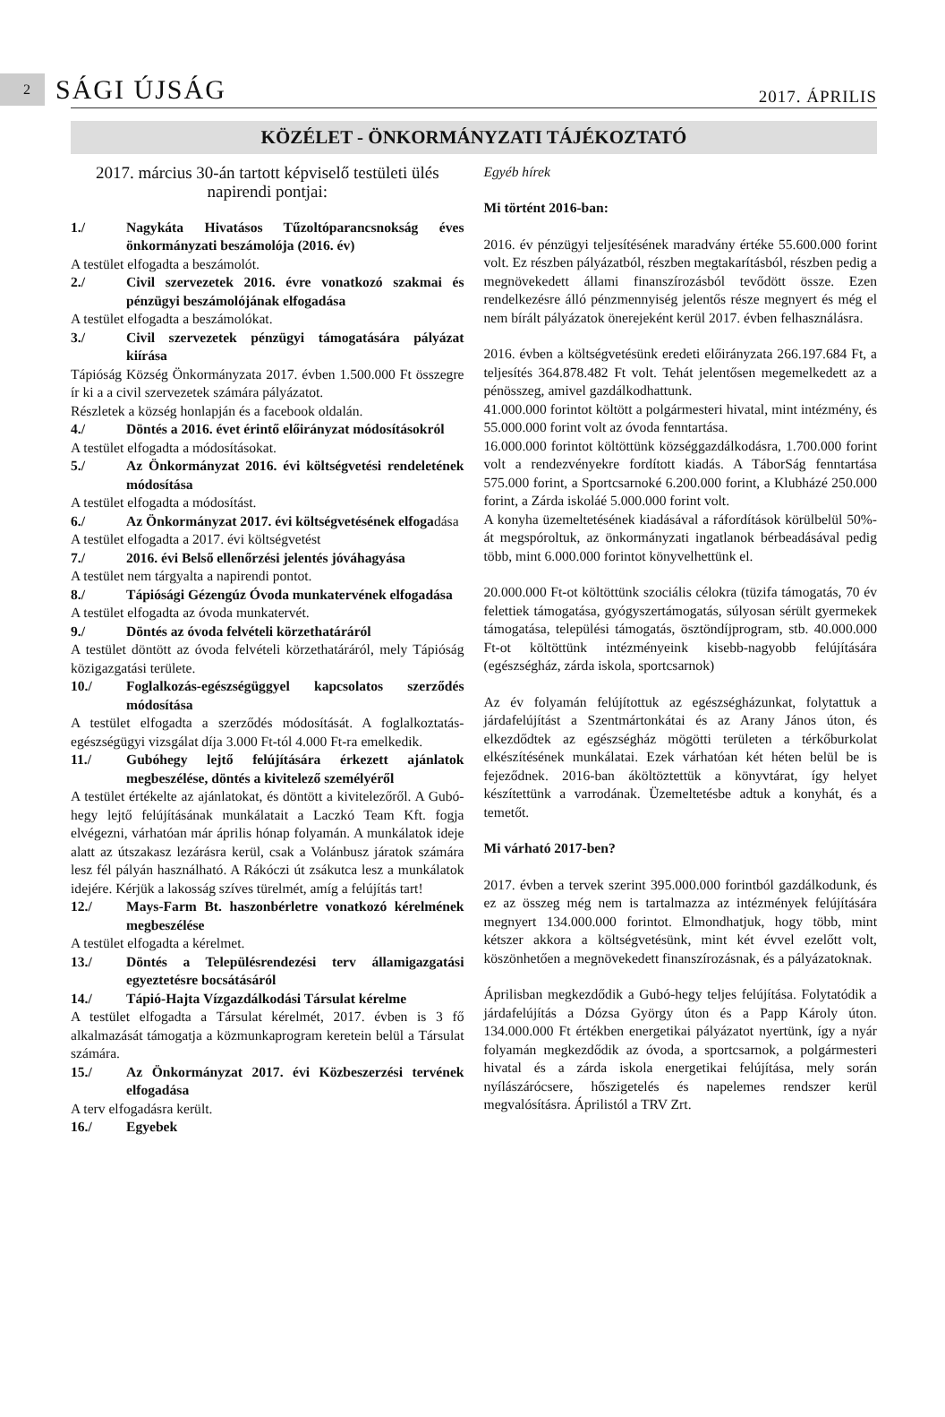2
SÁGI ÚJSÁG
2017. ÁPRILIS
KÖZÉLET - ÖNKORMÁNYZATI TÁJÉKOZTATÓ
2017. március 30-án tartott képviselő testületi ülés napirendi pontjai:
1./ Nagykáta Hivatásos Tűzoltóparancsnokság éves önkormányzati beszámolója (2016. év)
A testület elfogadta a beszámolót.
2./ Civil szervezetek 2016. évre vonatkozó szakmai és pénzügyi beszámolójának elfogadása
A testület elfogadta a beszámolókat.
3./ Civil szervezetek pénzügyi támogatására pályázat kiírása
Tápióság Község Önkormányzata 2017. évben 1.500.000 Ft összegre ír ki a a civil szervezetek számára pályázatot.
Részletek a község honlapján és a facebook oldalán.
4./ Döntés a 2016. évet érintő előirányzat módosításokról
A testület elfogadta a módosításokat.
5./ Az Önkormányzat 2016. évi költségvetési rendeletének módosítása
A testület elfogadta a módosítást.
6./ Az Önkormányzat 2017. évi költségvetésének elfogadása
A testület elfogadta a 2017. évi költségvetést
7./ 2016. évi Belső ellenőrzési jelentés jóváhagyása
A testület nem tárgyalta a napirendi pontot.
8./ Tápiósági Gézengúz Óvoda munkatervének elfogadása
A testület elfogadta az óvoda munkatervét.
9./ Döntés az óvoda felvételi körzethatáráról
A testület döntött az óvoda felvételi körzethatáráról, mely Tápióság közigazgatási területe.
10./ Foglalkozás-egészségüggyel kapcsolatos szerződés módosítása
A testület elfogadta a szerződés módosítását. A foglalkoztatás-egészségügyi vizsgálat díja 3.000 Ft-tól 4.000 Ft-ra emelkedik.
11./ Gubóhegy lejtő felújítására érkezett ajánlatok megbeszélése, döntés a kivitelező személyéről
A testület értékelte az ajánlatokat, és döntött a kivitelezőről. A Gubó-hegy lejtő felújításának munkálatait a Laczkó Team Kft. fogja elvégezni, várhatóan már április hónap folyamán. A munkálatok ideje alatt az útszakasz lezárásra kerül, csak a Volánbusz járatok számára lesz fél pályán használható. A Rákóczi út zsákutca lesz a munkálatok idejére. Kérjük a lakosság szíves türelmét, amíg a felújítás tart!
12./ Mays-Farm Bt. haszonbérletre vonatkozó kérelmének megbeszélése
A testület elfogadta a kérelmet.
13./ Döntés a Településrendezési terv államigazgatási egyeztetésre bocsátásáról
14./ Tápió-Hajta Vízgazdálkodási Társulat kérelme
A testület elfogadta a Társulat kérelmét, 2017. évben is 3 fő alkalmazását támogatja a közmunkaprogram keretein belül a Társulat számára.
15./ Az Önkormányzat 2017. évi Közbeszerzési tervének elfogadása
A terv elfogadásra került.
16./ Egyebek
Egyéb hírek
Mi történt 2016-ban:
2016. év pénzügyi teljesítésének maradvány értéke 55.600.000 forint volt. Ez részben pályázatból, részben megtakarításból, részben pedig a megnövekedett állami finanszírozásból tevődött össze. Ezen rendelkezésre álló pénzmennyiség jelentős része megnyert és még el nem bírált pályázatok önerejeként kerül 2017. évben felhasználásra.
2016. évben a költségvetésünk eredeti előirányzata 266.197.684 Ft, a teljesítés 364.878.482 Ft volt. Tehát jelentősen megemelkedett az a pénösszeg, amivel gazdálkodhattunk.
41.000.000 forintot költött a polgármesteri hivatal, mint intézmény, és 55.000.000 forint volt az óvoda fenntartása.
16.000.000 forintot költöttünk községgazdálkodásra, 1.700.000 forint volt a rendezvényekre fordított kiadás. A TáborSág fenntartása 575.000 forint, a Sportcsarnoké 6.200.000 forint, a Klubházé 250.000 forint, a Zárda iskoláé 5.000.000 forint volt.
A konyha üzemeltetésének kiadásával a ráfordítások körülbelül 50%-át megspóroltuk, az önkormányzati ingatlanok bérbeadásával pedig több, mint 6.000.000 forintot könyvelhettünk el.
20.000.000 Ft-ot költöttünk szociális célokra (tüzifa támogatás, 70 év felettiek támogatása, gyógyszertámogatás, súlyosan sérült gyermekek támogatása, települési támogatás, ösztöndíjprogram, stb. 40.000.000 Ft-ot költöttünk intézményeink kisebb-nagyobb felújítására (egészségház, zárda iskola, sportcsarnok)
Az év folyamán felújítottuk az egészségházunkat, folytattuk a járdafelújítást a Szentmártonkátai és az Arany János úton, és elkezdődtek az egészségház mögötti területen a térkőburkolat elkészítésének munkálatai. Ezek várhatóan két héten belül be is fejeződnek. 2016-ban áköltöztettük a könyvtárat, így helyet készítettünk a varrodának. Üzemeltetésbe adtuk a konyhát, és a temetőt.
Mi várható 2017-ben?
2017. évben a tervek szerint 395.000.000 forintból gazdálkodunk, és ez az összeg még nem is tartalmazza az intézmények felújítására megnyert 134.000.000 forintot. Elmondhatjuk, hogy több, mint kétszer akkora a költségvetésünk, mint két évvel ezelőtt volt, köszönhetően a megnövekedett finanszírozásnak, és a pályázatoknak.
Áprilisban megkezdődik a Gubó-hegy teljes felújítása. Folytatódik a járdafelújítás a Dózsa György úton és a Papp Károly úton. 134.000.000 Ft értékben energetikai pályázatot nyertünk, így a nyár folyamán megkezdődik az óvoda, a sportcsarnok, a polgármesteri hivatal és a zárda iskola energetikai felújítása, mely során nyílászárócsere, hőszigetelés és napelemes rendszer kerül megvalósításra. Áprilistól a TRV Zrt.